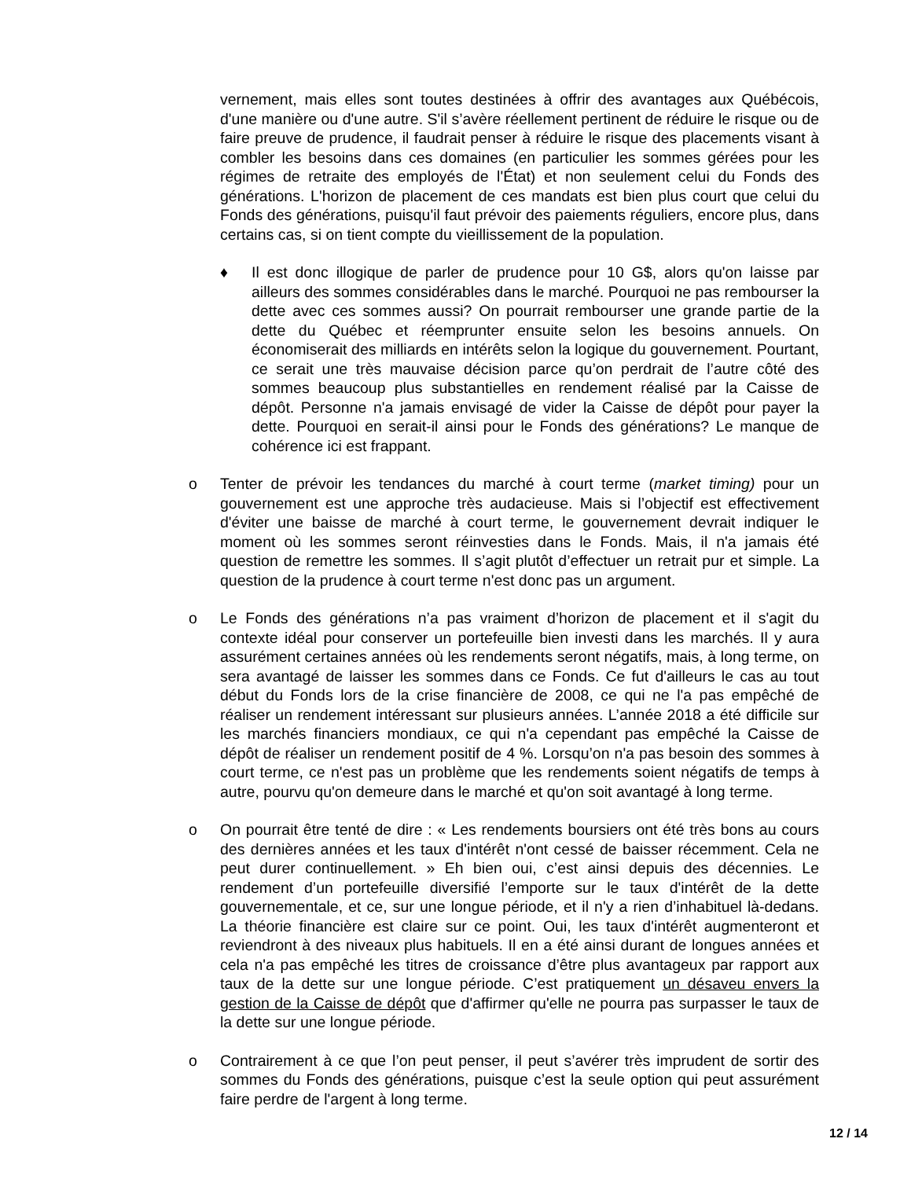vernement, mais elles sont toutes destinées à offrir des avantages aux Québécois, d'une manière ou d'une autre. S'il s’avère réellement pertinent de réduire le risque ou de faire preuve de prudence, il faudrait penser à réduire le risque des placements visant à combler les besoins dans ces domaines (en particulier les sommes gérées pour les régimes de retraite des employés de l'État) et non seulement celui du Fonds des générations. L'horizon de placement de ces mandats est bien plus court que celui du Fonds des générations, puisqu'il faut prévoir des paiements réguliers, encore plus, dans certains cas, si on tient compte du vieillissement de la population.
♦ Il est donc illogique de parler de prudence pour 10 G$, alors qu'on laisse par ailleurs des sommes considérables dans le marché. Pourquoi ne pas rembourser la dette avec ces sommes aussi? On pourrait rembourser une grande partie de la dette du Québec et réemprunter ensuite selon les besoins annuels. On économiserait des milliards en intérêts selon la logique du gouvernement. Pourtant, ce serait une très mauvaise décision parce qu’on perdrait de l’autre côté des sommes beaucoup plus substantielles en rendement réalisé par la Caisse de dépôt. Personne n'a jamais envisagé de vider la Caisse de dépôt pour payer la dette. Pourquoi en serait-il ainsi pour le Fonds des générations? Le manque de cohérence ici est frappant.
o Tenter de prévoir les tendances du marché à court terme (market timing) pour un gouvernement est une approche très audacieuse. Mais si l’objectif est effectivement d'éviter une baisse de marché à court terme, le gouvernement devrait indiquer le moment où les sommes seront réinvesties dans le Fonds. Mais, il n'a jamais été question de remettre les sommes. Il s’agit plutôt d’effectuer un retrait pur et simple. La question de la prudence à court terme n'est donc pas un argument.
o Le Fonds des générations n’a pas vraiment d’horizon de placement et il s'agit du contexte idéal pour conserver un portefeuille bien investi dans les marchés. Il y aura assurément certaines années où les rendements seront négatifs, mais, à long terme, on sera avantagé de laisser les sommes dans ce Fonds. Ce fut d'ailleurs le cas au tout début du Fonds lors de la crise financière de 2008, ce qui ne l'a pas empêché de réaliser un rendement intéressant sur plusieurs années. L’année 2018 a été difficile sur les marchés financiers mondiaux, ce qui n'a cependant pas empêché la Caisse de dépôt de réaliser un rendement positif de 4 %. Lorsqu’on n'a pas besoin des sommes à court terme, ce n'est pas un problème que les rendements soient négatifs de temps à autre, pourvu qu'on demeure dans le marché et qu'on soit avantagé à long terme.
o On pourrait être tenté de dire : « Les rendements boursiers ont été très bons au cours des dernières années et les taux d'intérêt n'ont cessé de baisser récemment. Cela ne peut durer continuellement. » Eh bien oui, c’est ainsi depuis des décennies. Le rendement d’un portefeuille diversifié l’emporte sur le taux d'intérêt de la dette gouvernementale, et ce, sur une longue période, et il n'y a rien d’inhabituel là-dedans. La théorie financière est claire sur ce point. Oui, les taux d'intérêt augmenteront et reviendront à des niveaux plus habituels. Il en a été ainsi durant de longues années et cela n'a pas empêché les titres de croissance d’être plus avantageux par rapport aux taux de la dette sur une longue période. C’est pratiquement un désaveu envers la gestion de la Caisse de dépôt que d'affirmer qu'elle ne pourra pas surpasser le taux de la dette sur une longue période.
o Contrairement à ce que l’on peut penser, il peut s’avérer très imprudent de sortir des sommes du Fonds des générations, puisque c’est la seule option qui peut assurément faire perdre de l'argent à long terme.
12 / 14